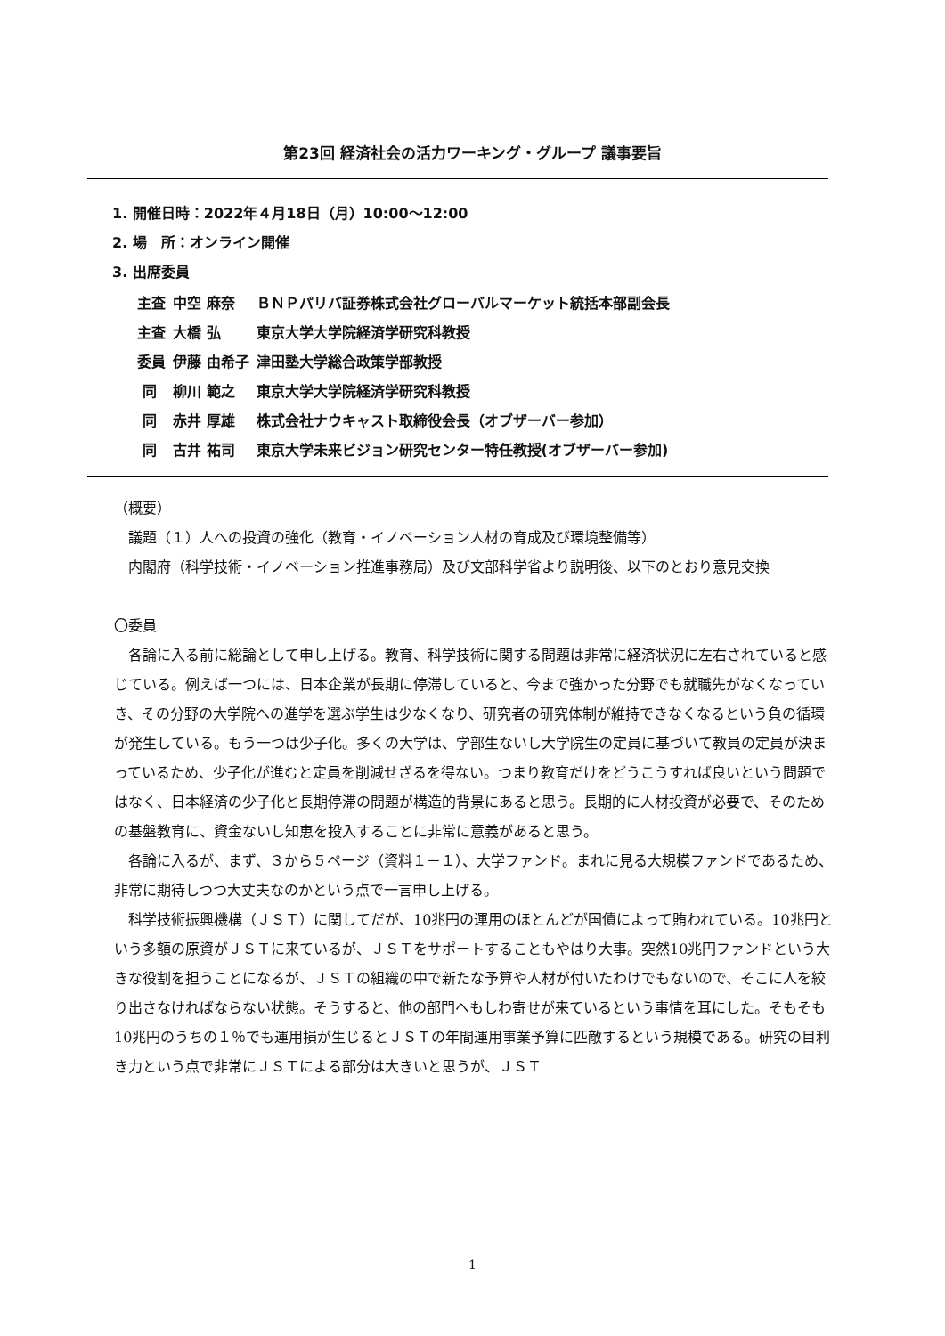第23回 経済社会の活力ワーキング・グループ 議事要旨
1. 開催日時：2022年４月18日（月）10:00～12:00
2. 場　所：オンライン開催
3. 出席委員
| 主査 | 中空 麻奈 | ＢＮＰパリバ証券株式会社グローバルマーケット統括本部副会長 |
| 主査 | 大橋 弘 | 東京大学大学院経済学研究科教授 |
| 委員 | 伊藤 由希子 | 津田塾大学総合政策学部教授 |
| 同 | 柳川 範之 | 東京大学大学院経済学研究科教授 |
| 同 | 赤井 厚雄 | 株式会社ナウキャスト取締役会長（オブザーバー参加） |
| 同 | 古井 祐司 | 東京大学未来ビジョン研究センター特任教授(オブザーバー参加) |
（概要）
　議題（１）人への投資の強化（教育・イノベーション人材の育成及び環境整備等）
　内閣府（科学技術・イノベーション推進事務局）及び文部科学省より説明後、以下のとおり意見交換
〇委員
　各論に入る前に総論として申し上げる。教育、科学技術に関する問題は非常に経済状況に左右されていると感じている。例えば一つには、日本企業が長期に停滞していると、今まで強かった分野でも就職先がなくなっていき、その分野の大学院への進学を選ぶ学生は少なくなり、研究者の研究体制が維持できなくなるという負の循環が発生している。もう一つは少子化。多くの大学は、学部生ないし大学院生の定員に基づいて教員の定員が決まっているため、少子化が進むと定員を削減せざるを得ない。つまり教育だけをどうこうすれば良いという問題ではなく、日本経済の少子化と長期停滞の問題が構造的背景にあると思う。長期的に人材投資が必要で、そのための基盤教育に、資金ないし知恵を投入することに非常に意義があると思う。
　各論に入るが、まず、３から５ページ（資料１－１）、大学ファンド。まれに見る大規模ファンドであるため、非常に期待しつつ大丈夫なのかという点で一言申し上げる。
　科学技術振興機構（ＪＳＴ）に関してだが、10兆円の運用のほとんどが国債によって賄われている。10兆円という多額の原資がＪＳＴに来ているが、ＪＳＴをサポートすることもやはり大事。突然10兆円ファンドという大きな役割を担うことになるが、ＪＳＴの組織の中で新たな予算や人材が付いたわけでもないので、そこに人を絞り出さなければならない状態。そうすると、他の部門へもしわ寄せが来ているという事情を耳にした。そもそも10兆円のうちの１％でも運用損が生じるとＪＳＴの年間運用事業予算に匹敵するという規模である。研究の目利き力という点で非常にＪＳＴによる部分は大きいと思うが、ＪＳＴ
1